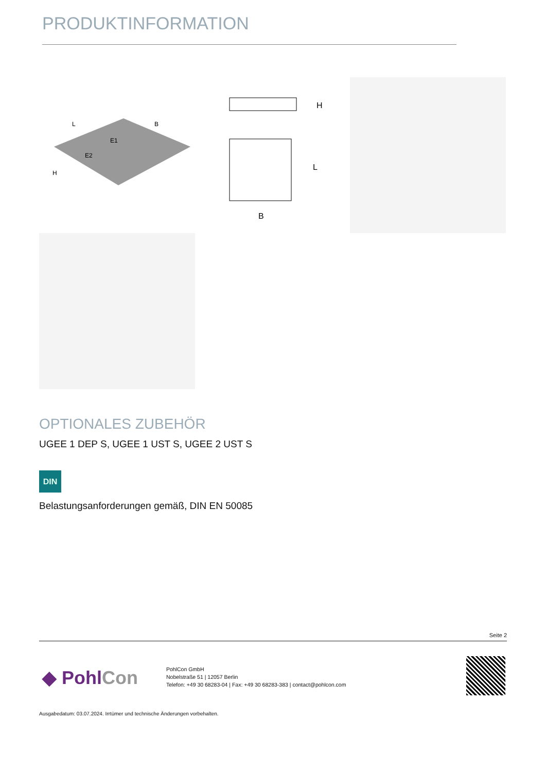PRODUKTINFORMATION
L
B
E1
E2
H
H
L
B
OPTIONALES ZUBEHÖR
UGEE 1 DEP S, UGEE 1 UST S, UGEE 2 UST S
DIN
Belastungsanforderungen gemäß, DIN EN 50085
Seite 2
◆ PohlCon
PohlCon GmbH
Nobelstraße 51 | 12057 Berlin
Telefon: +49 30 68283-04 | Fax: +49 30 68283-383 | contact@pohlcon.com
Ausgabedatum: 03.07.2024. Irrtümer und technische Änderungen vorbehalten.